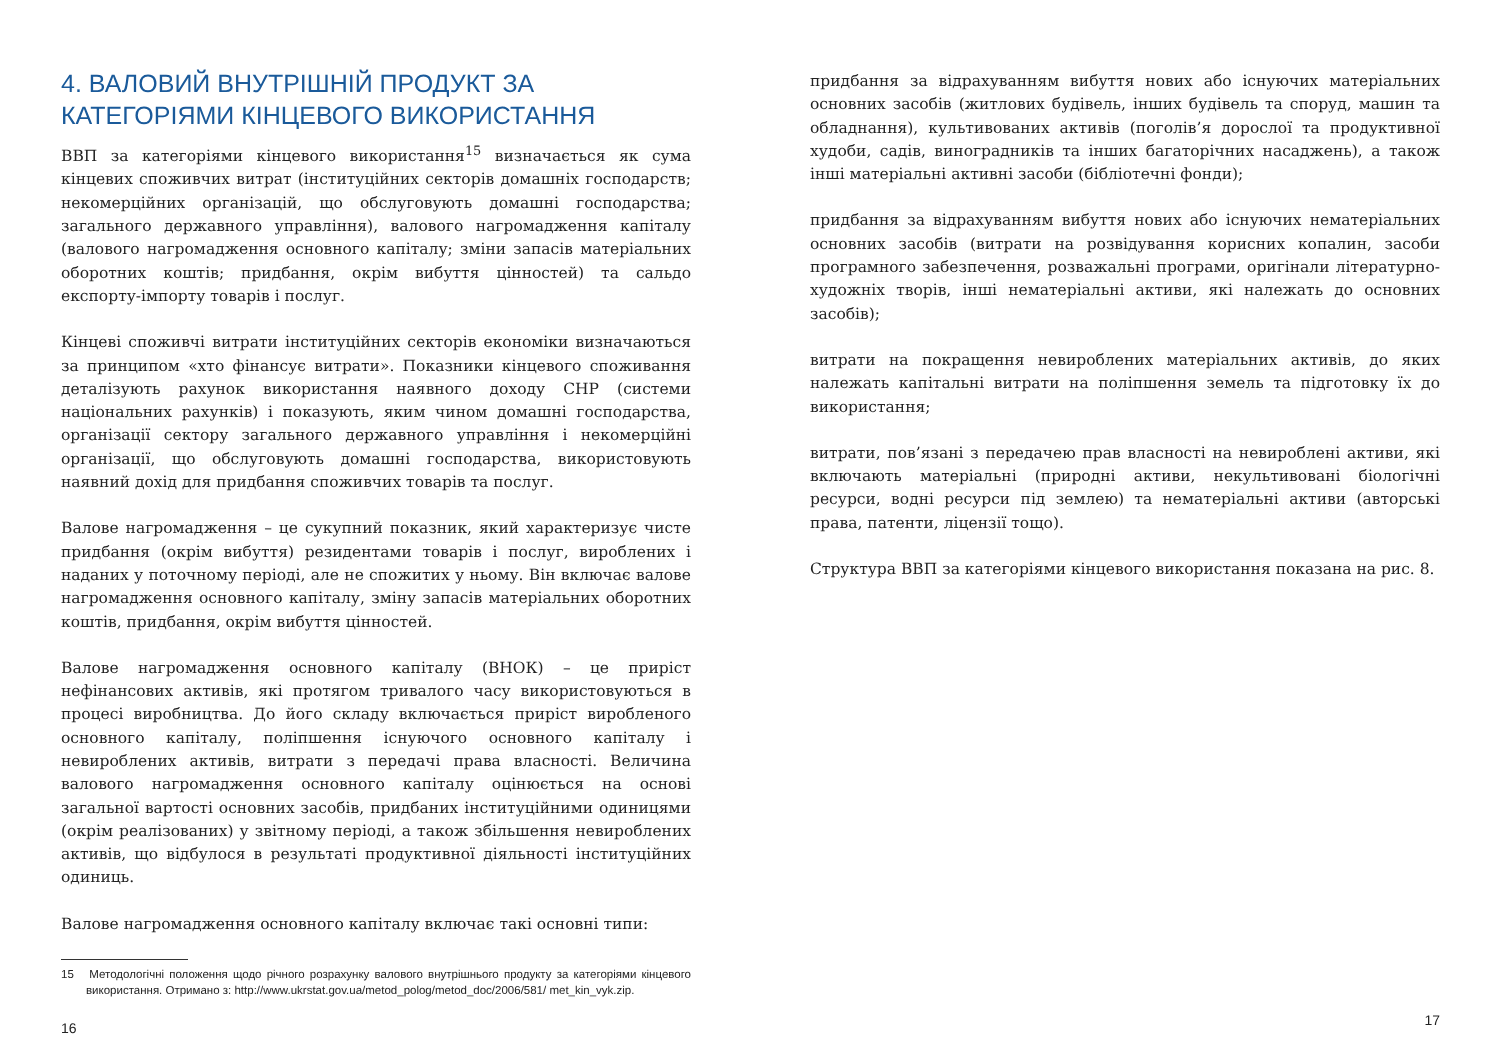4. ВАЛОВИЙ ВНУТРІШНІЙ ПРОДУКТ ЗА КАТЕГОРІЯМИ КІНЦЕВОГО ВИКОРИСТАННЯ
ВВП за категоріями кінцевого використання<sup>15</sup> визначається як сума кінцевих споживчих витрат (інституційних секторів домашніх господарств; некомерційних організацій, що обслуговують домашні господарства; загального державного управління), валового нагромадження капіталу (валового нагромадження основного капіталу; зміни запасів матеріальних оборотних коштів; придбання, окрім вибуття цінностей) та сальдо експорту-імпорту товарів і послуг.
Кінцеві споживчі витрати інституційних секторів економіки визначаються за принципом «хто фінансує витрати». Показники кінцевого споживання деталізують рахунок використання наявного доходу СНР (системи національних рахунків) і показують, яким чином домашні господарства, організації сектору загального державного управління і некомерційні організації, що обслуговують домашні господарства, використовують наявний дохід для придбання споживчих товарів та послуг.
Валове нагромадження – це сукупний показник, який характеризує чисте придбання (окрім вибуття) резидентами товарів і послуг, вироблених і наданих у поточному періоді, але не спожитих у ньому. Він включає валове нагромадження основного капіталу, зміну запасів матеріальних оборотних коштів, придбання, окрім вибуття цінностей.
Валове нагромадження основного капіталу (ВНОК) – це приріст нефінансових активів, які протягом тривалого часу використовуються в процесі виробництва. До його складу включається приріст виробленого основного капіталу, поліпшення існуючого основного капіталу і невироблених активів, витрати з передачі права власності. Величина валового нагромадження основного капіталу оцінюється на основі загальної вартості основних засобів, придбаних інституційними одиницями (окрім реалізованих) у звітному періоді, а також збільшення невироблених активів, що відбулося в результаті продуктивної діяльності інституційних одиниць.
Валове нагромадження основного капіталу включає такі основні типи:
15 Методологічні положення щодо річного розрахунку валового внутрішнього продукту за категоріями кінцевого використання. Отримано з: http://www.ukrstat.gov.ua/metod_polog/metod_doc/2006/581/ met_kin_vyk.zip.
16
придбання за відрахуванням вибуття нових або існуючих матеріальних основних засобів (житлових будівель, інших будівель та споруд, машин та обладнання), культивованих активів (поголів’я дорослої та продуктивної худоби, садів, виноградників та інших багаторічних насаджень), а також інші матеріальні активні засоби (бібліотечні фонди);
придбання за відрахуванням вибуття нових або існуючих нематеріальних основних засобів (витрати на розвідування корисних копалин, засоби програмного забезпечення, розважальні програми, оригінали літературно-художніх творів, інші нематеріальні активи, які належать до основних засобів);
витрати на покращення невироблених матеріальних активів, до яких належать капітальні витрати на поліпшення земель та підготовку їх до використання;
витрати, пов’язані з передачею прав власності на невироблені активи, які включають матеріальні (природні активи, некультивовані біологічні ресурси, водні ресурси під землею) та нематеріальні активи (авторські права, патенти, ліцензії тощо).
Структура ВВП за категоріями кінцевого використання показана на рис. 8.
17